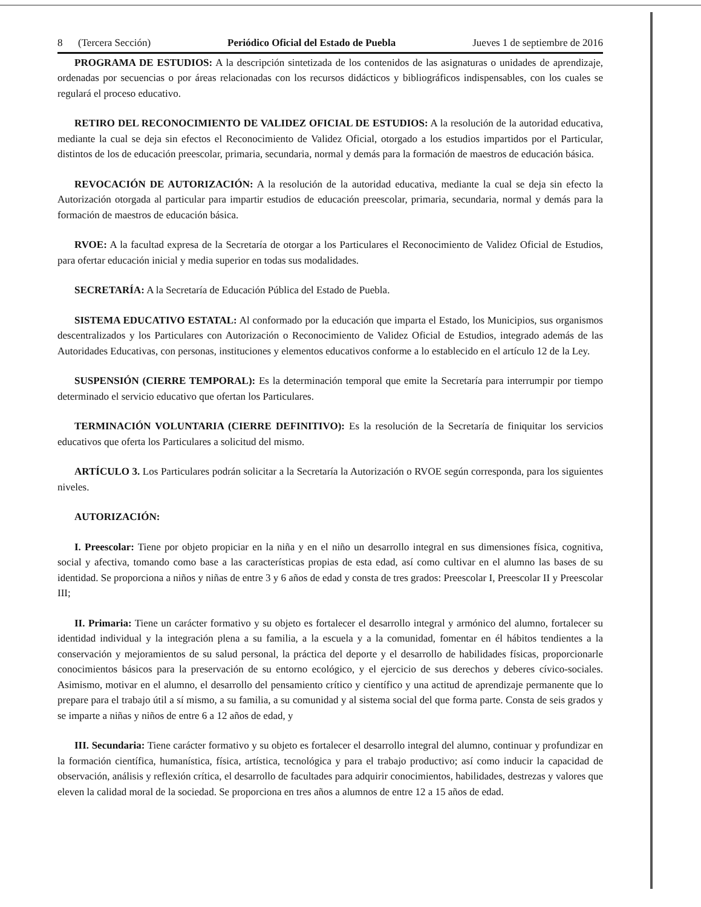8 (Tercera Sección) Periódico Oficial del Estado de Puebla Jueves 1 de septiembre de 2016
PROGRAMA DE ESTUDIOS: A la descripción sintetizada de los contenidos de las asignaturas o unidades de aprendizaje, ordenadas por secuencias o por áreas relacionadas con los recursos didácticos y bibliográficos indispensables, con los cuales se regulará el proceso educativo.
RETIRO DEL RECONOCIMIENTO DE VALIDEZ OFICIAL DE ESTUDIOS: A la resolución de la autoridad educativa, mediante la cual se deja sin efectos el Reconocimiento de Validez Oficial, otorgado a los estudios impartidos por el Particular, distintos de los de educación preescolar, primaria, secundaria, normal y demás para la formación de maestros de educación básica.
REVOCACIÓN DE AUTORIZACIÓN: A la resolución de la autoridad educativa, mediante la cual se deja sin efecto la Autorización otorgada al particular para impartir estudios de educación preescolar, primaria, secundaria, normal y demás para la formación de maestros de educación básica.
RVOE: A la facultad expresa de la Secretaría de otorgar a los Particulares el Reconocimiento de Validez Oficial de Estudios, para ofertar educación inicial y media superior en todas sus modalidades.
SECRETARÍA: A la Secretaría de Educación Pública del Estado de Puebla.
SISTEMA EDUCATIVO ESTATAL: Al conformado por la educación que imparta el Estado, los Municipios, sus organismos descentralizados y los Particulares con Autorización o Reconocimiento de Validez Oficial de Estudios, integrado además de las Autoridades Educativas, con personas, instituciones y elementos educativos conforme a lo establecido en el artículo 12 de la Ley.
SUSPENSIÓN (CIERRE TEMPORAL): Es la determinación temporal que emite la Secretaría para interrumpir por tiempo determinado el servicio educativo que ofertan los Particulares.
TERMINACIÓN VOLUNTARIA (CIERRE DEFINITIVO): Es la resolución de la Secretaría de finiquitar los servicios educativos que oferta los Particulares a solicitud del mismo.
ARTÍCULO 3. Los Particulares podrán solicitar a la Secretaría la Autorización o RVOE según corresponda, para los siguientes niveles.
AUTORIZACIÓN:
I. Preescolar: Tiene por objeto propiciar en la niña y en el niño un desarrollo integral en sus dimensiones física, cognitiva, social y afectiva, tomando como base a las características propias de esta edad, así como cultivar en el alumno las bases de su identidad. Se proporciona a niños y niñas de entre 3 y 6 años de edad y consta de tres grados: Preescolar I, Preescolar II y Preescolar III;
II. Primaria: Tiene un carácter formativo y su objeto es fortalecer el desarrollo integral y armónico del alumno, fortalecer su identidad individual y la integración plena a su familia, a la escuela y a la comunidad, fomentar en él hábitos tendientes a la conservación y mejoramientos de su salud personal, la práctica del deporte y el desarrollo de habilidades físicas, proporcionarle conocimientos básicos para la preservación de su entorno ecológico, y el ejercicio de sus derechos y deberes cívico-sociales. Asimismo, motivar en el alumno, el desarrollo del pensamiento crítico y científico y una actitud de aprendizaje permanente que lo prepare para el trabajo útil a sí mismo, a su familia, a su comunidad y al sistema social del que forma parte. Consta de seis grados y se imparte a niñas y niños de entre 6 a 12 años de edad, y
III. Secundaria: Tiene carácter formativo y su objeto es fortalecer el desarrollo integral del alumno, continuar y profundizar en la formación científica, humanística, física, artística, tecnológica y para el trabajo productivo; así como inducir la capacidad de observación, análisis y reflexión crítica, el desarrollo de facultades para adquirir conocimientos, habilidades, destrezas y valores que eleven la calidad moral de la sociedad. Se proporciona en tres años a alumnos de entre 12 a 15 años de edad.